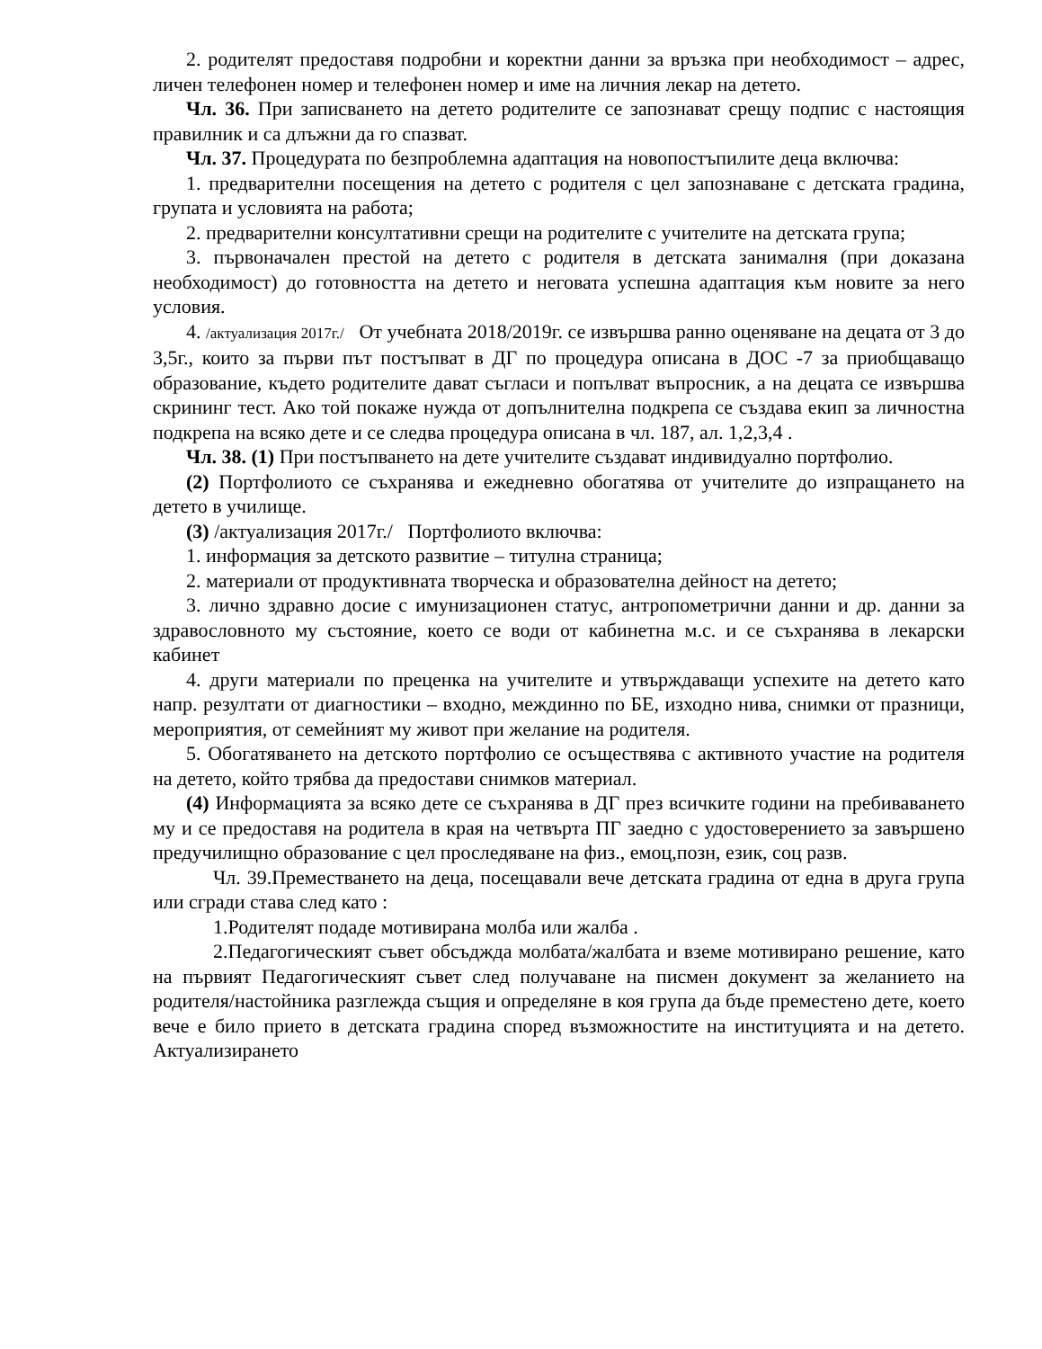2. родителят предоставя подробни и коректни данни за връзка при необходимост – адрес, личен телефонен номер и телефонен номер и име на личния лекар на детето.
Чл. 36. При записването на детето родителите се запознават срещу подпис с настоящия правилник и са длъжни да го спазват.
Чл. 37. Процедурата по безпроблемна адаптация на новопостъпилите деца включва:
1. предварителни посещения на детето с родителя с цел запознаване с детската градина, групата и условията на работа;
2. предварителни консултативни срещи на родителите с учителите на детската група;
3. първоначален престой на детето с родителя в детската занималня (при доказана необходимост) до готовността на детето и неговата успешна адаптация към новите за него условия.
4. /актуализация 2017г./ От учебната 2018/2019г. се извършва ранно оценяване на децата от 3 до 3,5г., които за първи път постъпват в ДГ по процедура описана в ДОС -7 за приобщаващо образование, където родителите дават съгласи и попълват въпросник, а на децата се извършва скрининг тест. Ако той покаже нужда от допълнителна подкрепа се създава екип за личностна подкрепа на всяко дете и се следва процедура описана в чл. 187, ал. 1,2,3,4 .
Чл. 38. (1) При постъпването на дете учителите създават индивидуално портфолио.
(2) Портфолиото се съхранява и ежедневно обогатява от учителите до изпращането на детето в училище.
(3) /актуализация 2017г./ Портфолиото включва:
1. информация за детското развитие – титулна страница;
2. материали от продуктивната творческа и образователна дейност на детето;
3. лично здравно досие с имунизационен статус, антропометрични данни и др. данни за здравословното му състояние, което се води от кабинетна м.с. и се съхранява в лекарски кабинет
4. други материали по преценка на учителите и утвърждаващи успехите на детето като напр. резултати от диагностики – входно, междинно по БЕ, изходно нива, снимки от празници, мероприятия, от семейният му живот при желание на родителя.
5. Обогатяването на детското портфолио се осъществява с активното участие на родителя на детето, който трябва да предостави снимков материал.
(4) Информацията за всяко дете се съхранява в ДГ през всичките години на пребиваването му и се предоставя на родитела в края на четвърта ПГ заедно с удостоверението за завършено предучилищно образование с цел проследяване на физ., емоц,позн, език, соц разв.
Чл. 39.Преместването на деца, посещавали вече детската градина от една в друга група или сгради става след като :
1.Родителят подаде мотивирана молба или жалба .
2.Педагогическият съвет обсъджда молбата/жалбата и вземе мотивирано решение, като на първият Педагогическият съвет след получаване на писмен документ за желанието на родителя/настойника разглежда същия и определяне в коя група да бъде преместено дете, което вече е било прието в детската градина според възможностите на институцията и на детето. Актуализирането